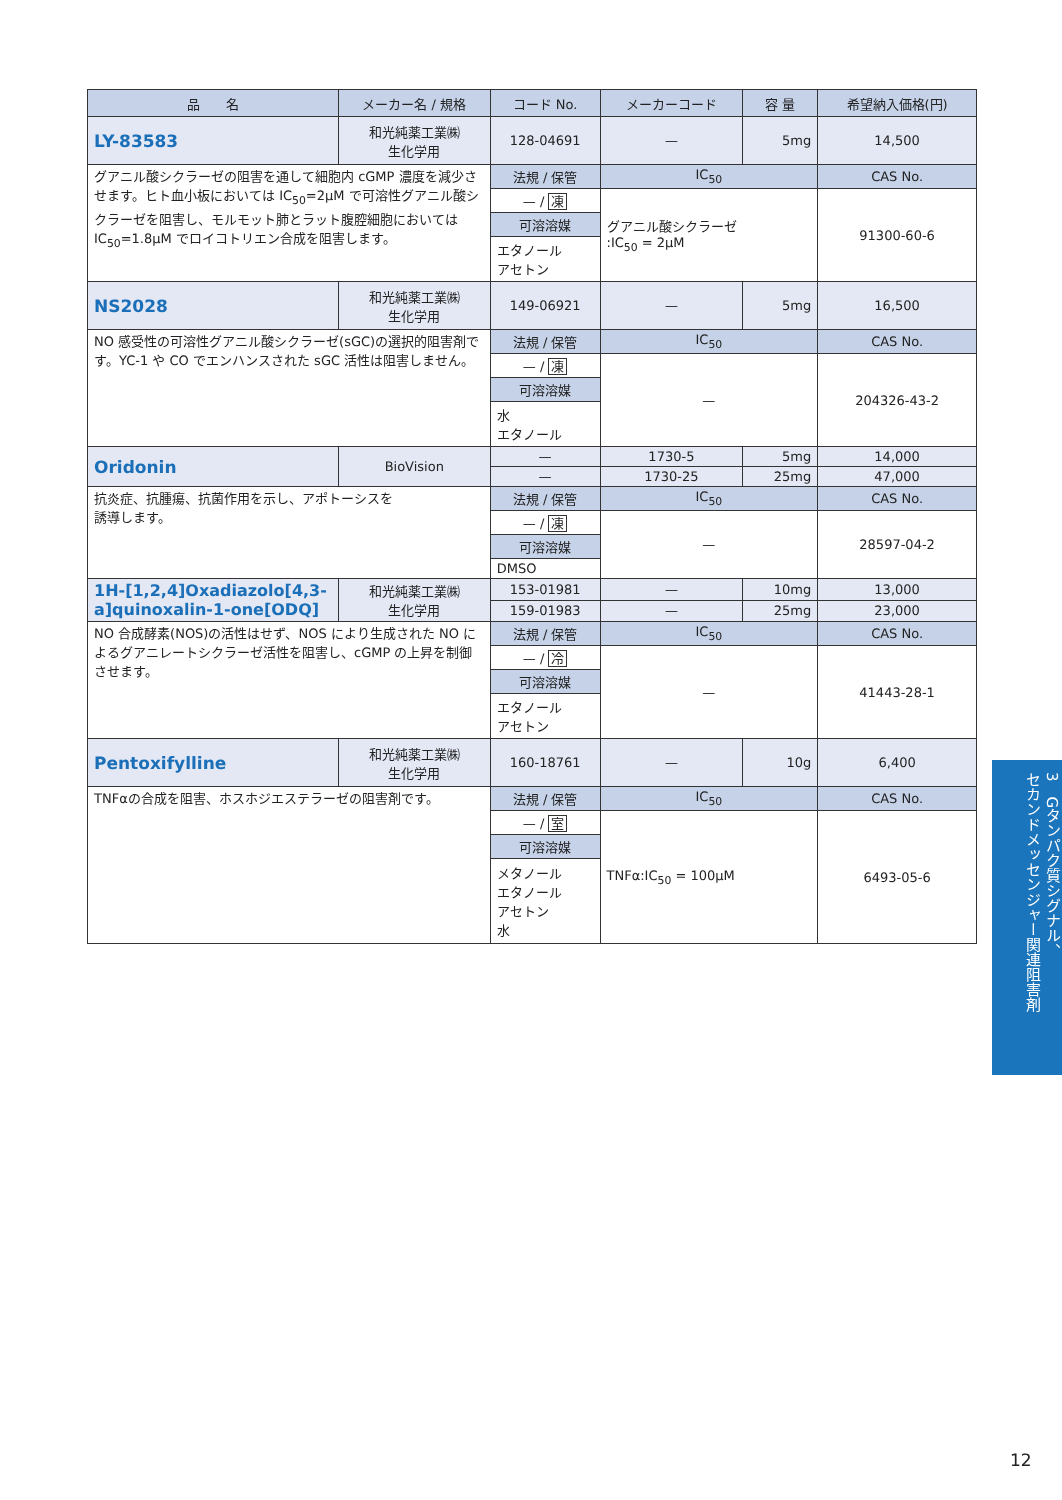| 品 名 | メーカー名 / 規格 | コード No. | メーカーコード | 容 量 | 希望納入価格(円) |
| --- | --- | --- | --- | --- | --- |
| LY-83583 | 和光純薬工業㈱ 生化学用 | 128-04691 | — | 5mg | 14,500 |
| グアニル酸シクラーゼの阻害を通して細胞内 cGMP 濃度を減少させます。ヒト血小板においては IC<sub>50</sub>=2μM で可溶性グアニル酸シクラーゼを阻害し、モルモット肺とラット腹腔細胞においては IC<sub>50</sub>=1.8μM でロイコトリエン合成を阻害します。 | | 法規 / 保管 | IC<sub>50</sub> | | CAS No. |
| | | — / 凍 | グアニル酸シクラーゼ :IC<sub>50</sub> = 2μM | | 91300-60-6 |
| | | 可溶溶媒 | | | |
| | | エタノール アセトン | | | |
| NS2028 | 和光純薬工業㈱ 生化学用 | 149-06921 | — | 5mg | 16,500 |
| NO 感受性の可溶性グアニル酸シクラーゼ(sGC)の選択的阻害剤です。YC-1 や CO でエンハンスされた sGC 活性は阻害しません。 | | 法規 / 保管 | IC<sub>50</sub> | | CAS No. |
| | | — / 凍 | — | | 204326-43-2 |
| | | 可溶溶媒 | | | |
| | | 水 エタノール | | | |
| Oridonin | BioVision | — | 1730-5 | 5mg | 14,000 |
| | | — | 1730-25 | 25mg | 47,000 |
| 抗炎症、抗腫瘍、抗菌作用を示し、アポトーシスを 誘導します。 | | 法規 / 保管 | IC<sub>50</sub> | | CAS No. |
| | | — / 凍 | — | | 28597-04-2 |
| | | 可溶溶媒 | | | |
| | | DMSO | | | |
| 1H-[1,2,4]Oxadiazolo[4,3-a]quinoxalin-1-one[ODQ] | 和光純薬工業㈱ 生化学用 | 153-01981 | — | 10mg | 13,000 |
| | | 159-01983 | — | 25mg | 23,000 |
| NO 合成酵素(NOS)の活性はせず、NOS により生成された NO によるグアニレートシクラーゼ活性を阻害し、cGMP の上昇を制御させます。 | | 法規 / 保管 | IC<sub>50</sub> | | CAS No. |
| | | — / 冷 | — | | 41443-28-1 |
| | | 可溶溶媒 | | | |
| | | エタノール アセトン | | | |
| Pentoxifylline | 和光純薬工業㈱ 生化学用 | 160-18761 | — | 10g | 6,400 |
| TNFαの合成を阻害、ホスホジエステラーゼの阻害剤です。 | | 法規 / 保管 | IC<sub>50</sub> | | CAS No. |
| | | — / 室 | TNFα:IC<sub>50</sub> = 100μM | | 6493-05-6 |
| | | 可溶溶媒 | | | |
| | | メタノール エタノール アセトン 水 | | | |
3　Gタンパク質シグナル、
セカンドメッセンジャー関連阻害剤
12